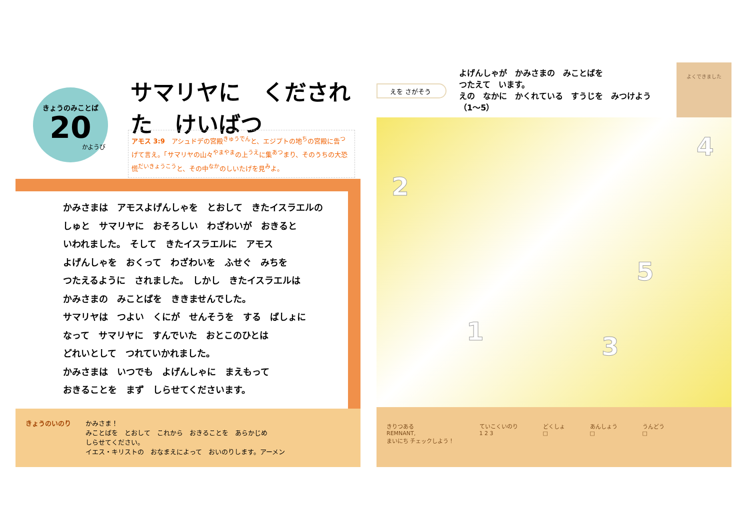きょうのみことば
20
かようび
サマリヤに　くだされた　けいばつ
アモス 3:9　アシュドデの宮殿<sup>きゅうでん</sup>と、エジプトの地<sup>ち</sup>の宮殿に告<sup>つ</sup>げて言え。「サマリヤの山々<sup>やまやま</sup>の上<sup>うえ</sup>に集<sup>あつ</sup>まり、そのうちの大恐慌<sup>だいきょうこう</sup>と、その中<sup>なか</sup>のしいたげを見<sup>み</sup>よ。
かみさまは　アモスよげんしゃを　とおして　きたイスラエルの
しゅと　サマリヤに　おそろしい　わざわいが　おきると
いわれました。　そして　きたイスラエルに　アモス
よげんしゃを　おくって　わざわいを　ふせぐ　みちを
つたえるように　されました。　しかし　きたイスラエルは
かみさまの　みことばを　ききませんでした。
サマリヤは　つよい　くにが　せんそうを　する　ばしょに
なって　サマリヤに　すんでいた　おとこのひとは
どれいとして　つれていかれました。
かみさまは　いつでも　よげんしゃに　まえもって
おきることを　まず　しらせてくださいます。
きょうのいのり かみさま！
みことばを　とおして　これから　おきることを　あらかじめ
しらせてください。
イエス・キリストの　おなまえによって　おいのりします。アーメン
えを さがそう
よげんしゃが　かみさまの　みことばを
つたえて　います。
えの　なかに　かくれている　すうじを　みつけよう
（1～5）
よくできました
2
4
5
1
3
きりつある
REMNANT,
まいにち チェックしよう！
ていこくいのり
1 2 3
どくしょ
□
あんしょう
□
うんどう
□